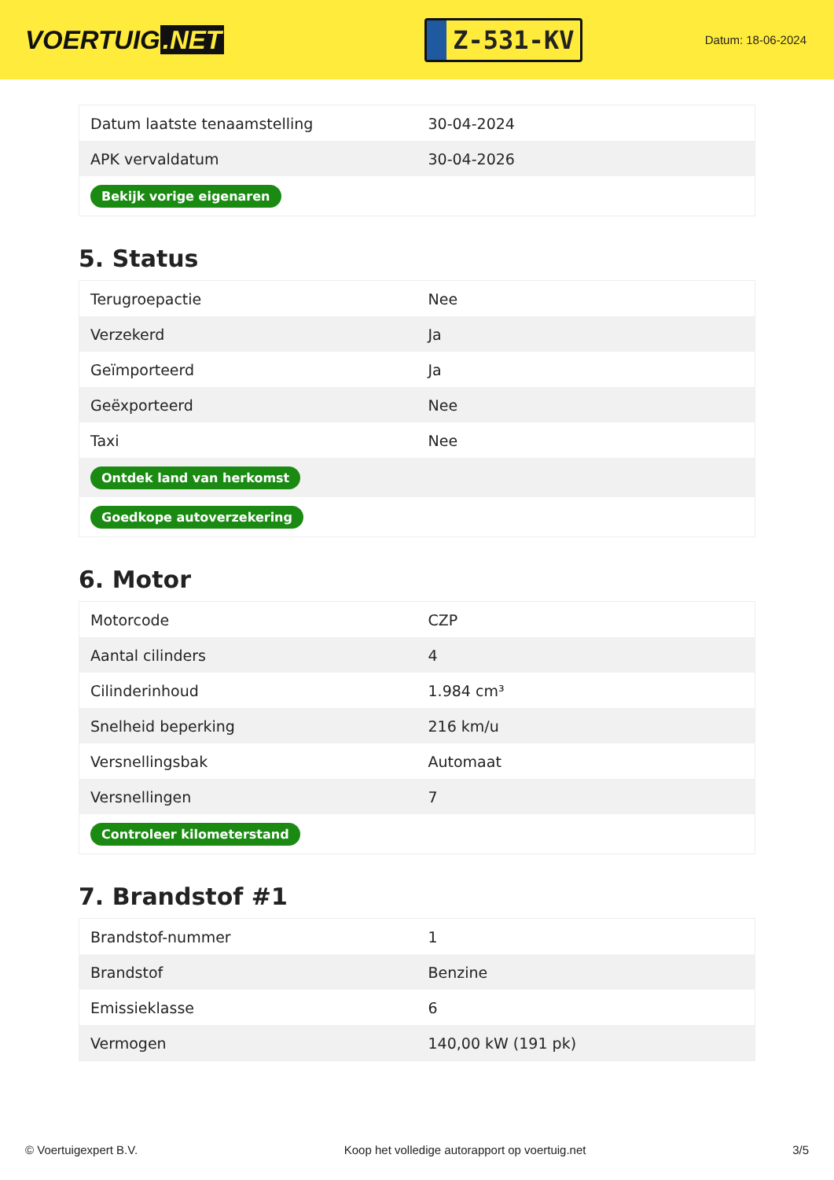VOERTUIG.NET
Z-531-KV
Datum: 18-06-2024
| Datum laatste tenaamstelling | 30-04-2024 |
| APK vervaldatum | 30-04-2026 |
| Bekijk vorige eigenaren | |
5. Status
| Terugroepactie | Nee |
| Verzekerd | Ja |
| Geïmporteerd | Ja |
| Geëxporteerd | Nee |
| Taxi | Nee |
| Ontdek land van herkomst | |
| Goedkope autoverzekering | |
6. Motor
| Motorcode | CZP |
| Aantal cilinders | 4 |
| Cilinderinhoud | 1.984 cm³ |
| Snelheid beperking | 216 km/u |
| Versnellingsbak | Automaat |
| Versnellingen | 7 |
| Controleer kilometerstand | |
7. Brandstof #1
| Brandstof-nummer | 1 |
| Brandstof | Benzine |
| Emissieklasse | 6 |
| Vermogen | 140,00 kW (191 pk) |
© Voertuigexpert B.V. Koop het volledige autorapport op voertuig.net 3/5